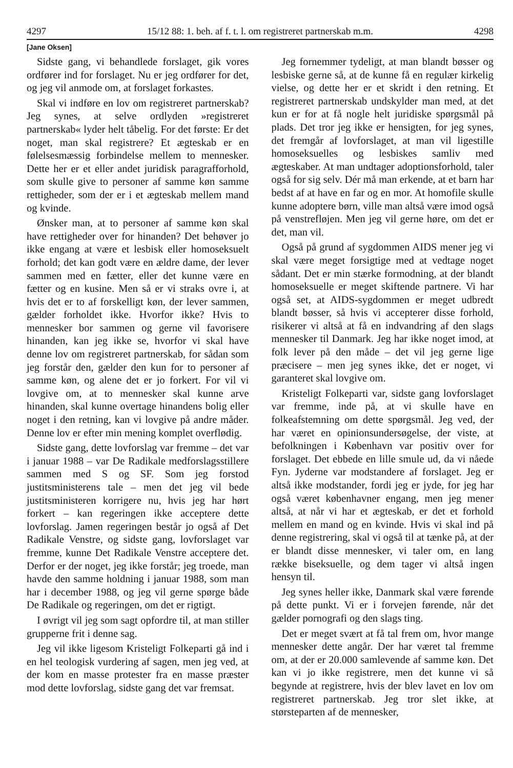4297 15/12 88: 1. beh. af f. t. l. om registreret partnerskab m.m. 4298
[Jane Oksen]
Sidste gang, vi behandlede forslaget, gik vores ordfører ind for forslaget. Nu er jeg ordfører for det, og jeg vil anmode om, at forslaget forkastes.
Skal vi indføre en lov om registreret partnerskab? Jeg synes, at selve ordlyden »registreret partnerskab« lyder helt tåbelig. For det første: Er det noget, man skal registrere? Et ægteskab er en følelsesmæssig forbindelse mellem to mennesker. Dette her er et eller andet juridisk paragrafforhold, som skulle give to personer af samme køn samme rettigheder, som der er i et ægteskab mellem mand og kvinde.
Ønsker man, at to personer af samme køn skal have rettigheder over for hinanden? Det behøver jo ikke engang at være et lesbisk eller homoseksuelt forhold; det kan godt være en ældre dame, der lever sammen med en fætter, eller det kunne være en fætter og en kusine. Men så er vi straks ovre i, at hvis det er to af forskelligt køn, der lever sammen, gælder forholdet ikke. Hvorfor ikke? Hvis to mennesker bor sammen og gerne vil favorisere hinanden, kan jeg ikke se, hvorfor vi skal have denne lov om registreret partnerskab, for sådan som jeg forstår den, gælder den kun for to personer af samme køn, og alene det er jo forkert. For vil vi lovgive om, at to mennesker skal kunne arve hinanden, skal kunne overtage hinandens bolig eller noget i den retning, kan vi lovgive på andre måder. Denne lov er efter min mening komplet overflødig.
Sidste gang, dette lovforslag var fremme – det var i januar 1988 – var De Radikale medforslagsstillere sammen med S og SF. Som jeg forstod justitsministerens tale – men det jeg vil bede justitsministeren korrigere nu, hvis jeg har hørt forkert – kan regeringen ikke acceptere dette lovforslag. Jamen regeringen består jo også af Det Radikale Venstre, og sidste gang, lovforslaget var fremme, kunne Det Radikale Venstre acceptere det. Derfor er der noget, jeg ikke forstår; jeg troede, man havde den samme holdning i januar 1988, som man har i december 1988, og jeg vil gerne spørge både De Radikale og regeringen, om det er rigtigt.
I øvrigt vil jeg som sagt opfordre til, at man stiller grupperne frit i denne sag.
Jeg vil ikke ligesom Kristeligt Folkeparti gå ind i en hel teologisk vurdering af sagen, men jeg ved, at der kom en masse protester fra en masse præster mod dette lovforslag, sidste gang det var fremsat.
Jeg fornemmer tydeligt, at man blandt bøsser og lesbiske gerne så, at de kunne få en regulær kirkelig vielse, og dette her er et skridt i den retning. Et registreret partnerskab undskylder man med, at det kun er for at få nogle helt juridiske spørgsmål på plads. Det tror jeg ikke er hensigten, for jeg synes, det fremgår af lovforslaget, at man vil ligestille homoseksuelles og lesbiskes samliv med ægteskaber. At man undtager adoptionsforhold, taler også for sig selv. Dér må man erkende, at et barn har bedst af at have en far og en mor. At homofile skulle kunne adoptere børn, ville man altså være imod også på venstrefløjen. Men jeg vil gerne høre, om det er det, man vil.
Også på grund af sygdommen AIDS mener jeg vi skal være meget forsigtige med at vedtage noget sådant. Det er min stærke formodning, at der blandt homoseksuelle er meget skiftende partnere. Vi har også set, at AIDS-sygdommen er meget udbredt blandt bøsser, så hvis vi accepterer disse forhold, risikerer vi altså at få en indvandring af den slags mennesker til Danmark. Jeg har ikke noget imod, at folk lever på den måde – det vil jeg gerne lige præcisere – men jeg synes ikke, det er noget, vi garanteret skal lovgive om.
Kristeligt Folkeparti var, sidste gang lovforslaget var fremme, inde på, at vi skulle have en folkeafstemning om dette spørgsmål. Jeg ved, der har været en opinionsundersøgelse, der viste, at befolkningen i København var positiv over for forslaget. Det ebbede en lille smule ud, da vi nåede Fyn. Jyderne var modstandere af forslaget. Jeg er altså ikke modstander, fordi jeg er jyde, for jeg har også været københavner engang, men jeg mener altså, at når vi har et ægteskab, er det et forhold mellem en mand og en kvinde. Hvis vi skal ind på denne registrering, skal vi også til at tænke på, at der er blandt disse mennesker, vi taler om, en lang række biseksuelle, og dem tager vi altså ingen hensyn til.
Jeg synes heller ikke, Danmark skal være førende på dette punkt. Vi er i forvejen førende, når det gælder pornografi og den slags ting.
Det er meget svært at få tal frem om, hvor mange mennesker dette angår. Der har været tal fremme om, at der er 20.000 samlevende af samme køn. Det kan vi jo ikke registrere, men det kunne vi så begynde at registrere, hvis der blev lavet en lov om registreret partnerskab. Jeg tror slet ikke, at størsteparten af de mennesker,